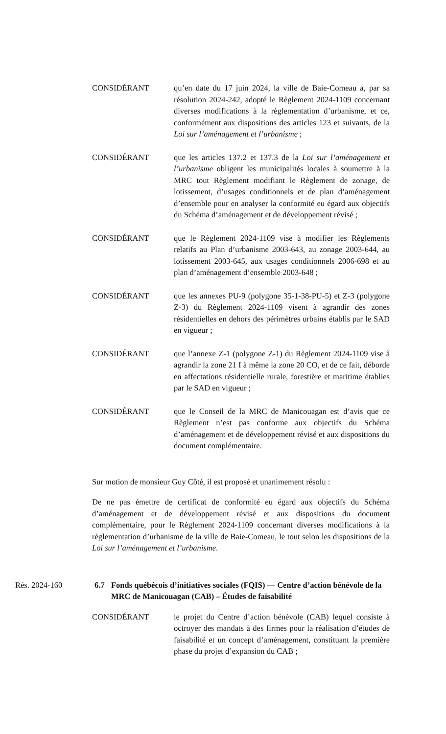CONSIDÉRANT qu’en date du 17 juin 2024, la ville de Baie-Comeau a, par sa résolution 2024-242, adopté le Règlement 2024-1109 concernant diverses modifications à la règlementation d’urbanisme, et ce, conformément aux dispositions des articles 123 et suivants, de la Loi sur l’aménagement et l’urbanisme ;
CONSIDÉRANT que les articles 137.2 et 137.3 de la Loi sur l’aménagement et l’urbanisme obligent les municipalités locales à soumettre à la MRC tout Règlement modifiant le Règlement de zonage, de lotissement, d’usages conditionnels et de plan d’aménagement d’ensemble pour en analyser la conformité eu égard aux objectifs du Schéma d’aménagement et de développement révisé ;
CONSIDÉRANT que le Règlement 2024-1109 vise à modifier les Règlements relatifs au Plan d’urbanisme 2003-643, au zonage 2003-644, au lotissement 2003-645, aux usages conditionnels 2006-698 et au plan d’aménagement d’ensemble 2003-648 ;
CONSIDÉRANT que les annexes PU-9 (polygone 35-1-38-PU-5) et Z-3 (polygone Z-3) du Règlement 2024-1109 visent à agrandir des zones résidentielles en dehors des périmètres urbains établis par le SAD en vigueur ;
CONSIDÉRANT que l’annexe Z-1 (polygone Z-1) du Règlement 2024-1109 vise à agrandir la zone 21 I à même la zone 20 CO, et de ce fait, déborde en affectations résidentielle rurale, forestière et maritime établies par le SAD en vigueur ;
CONSIDÉRANT que le Conseil de la MRC de Manicouagan est d’avis que ce Règlement n’est pas conforme aux objectifs du Schéma d’aménagement et de développement révisé et aux dispositions du document complémentaire.
Sur motion de monsieur Guy Côté, il est proposé et unanimement résolu :
De ne pas émettre de certificat de conformité eu égard aux objectifs du Schéma d’aménagement et de développement révisé et aux dispositions du document complémentaire, pour le Règlement 2024-1109 concernant diverses modifications à la règlementation d’urbanisme de la ville de Baie-Comeau, le tout selon les dispositions de la Loi sur l’aménagement et l’urbanisme.
Rés. 2024-160 6.7 Fonds québécois d’initiatives sociales (FQIS) — Centre d’action bénévole de la MRC de Manicouagan (CAB) – Études de faisabilité
CONSIDÉRANT le projet du Centre d’action bénévole (CAB) lequel consiste à octroyer des mandats à des firmes pour la réalisation d’études de faisabilité et un concept d’aménagement, constituant la première phase du projet d’expansion du CAB ;